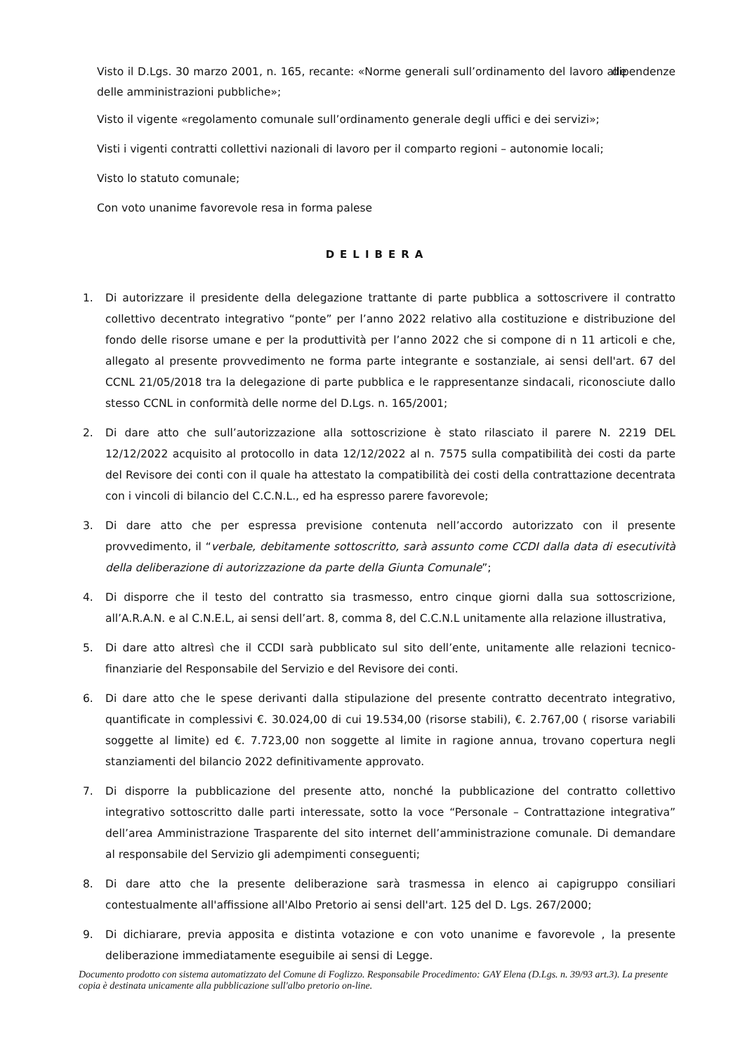Visto il D.Lgs. 30 marzo 2001, n. 165, recante: «Norme generali sull’ordinamento del lavoro alle dipendenze delle amministrazioni pubbliche»;
Visto il vigente «regolamento comunale sull’ordinamento generale degli uffici e dei servizi»;
Visti i vigenti contratti collettivi nazionali di lavoro per il comparto regioni – autonomie locali;
Visto lo statuto comunale;
Con voto unanime favorevole resa in forma palese
DELIBERA
1. Di autorizzare il presidente della delegazione trattante di parte pubblica a sottoscrivere il contratto collettivo decentrato integrativo “ponte” per l’anno 2022 relativo alla costituzione e distribuzione del fondo delle risorse umane e per la produttività per l’anno 2022 che si compone di n 11 articoli e che, allegato al presente provvedimento ne forma parte integrante e sostanziale, ai sensi dell'art. 67 del CCNL 21/05/2018 tra la delegazione di parte pubblica e le rappresentanze sindacali, riconosciute dallo stesso CCNL in conformità delle norme del D.Lgs. n. 165/2001;
2. Di dare atto che sull’autorizzazione alla sottoscrizione è stato rilasciato il parere N. 2219 DEL 12/12/2022 acquisito al protocollo in data 12/12/2022 al n. 7575 sulla compatibilità dei costi da parte del Revisore dei conti con il quale ha attestato la compatibilità dei costi della contrattazione decentrata con i vincoli di bilancio del C.C.N.L., ed ha espresso parere favorevole;
3. Di dare atto che per espressa previsione contenuta nell’accordo autorizzato con il presente provvedimento, il “verbale, debitamente sottoscritto, sarà assunto come CCDI dalla data di esecutività della deliberazione di autorizzazione da parte della Giunta Comunale”;
4. Di disporre che il testo del contratto sia trasmesso, entro cinque giorni dalla sua sottoscrizione, all’A.R.A.N. e al C.N.E.L, ai sensi dell’art. 8, comma 8, del C.C.N.L unitamente alla relazione illustrativa,
5. Di dare atto altresì che il CCDI sarà pubblicato sul sito dell’ente, unitamente alle relazioni tecnico-finanziarie del Responsabile del Servizio e del Revisore dei conti.
6. Di dare atto che le spese derivanti dalla stipulazione del presente contratto decentrato integrativo, quantificate in complessivi €. 30.024,00 di cui 19.534,00 (risorse stabili), €. 2.767,00 ( risorse variabili soggette al limite) ed €. 7.723,00 non soggette al limite in ragione annua, trovano copertura negli stanziamenti del bilancio 2022 definitivamente approvato.
7. Di disporre la pubblicazione del presente atto, nonché la pubblicazione del contratto collettivo integrativo sottoscritto dalle parti interessate, sotto la voce “Personale – Contrattazione integrativa” dell’area Amministrazione Trasparente del sito internet dell’amministrazione comunale. Di demandare al responsabile del Servizio gli adempimenti conseguenti;
8. Di dare atto che la presente deliberazione sarà trasmessa in elenco ai capigruppo consiliari contestualmente all'affissione all'Albo Pretorio ai sensi dell'art. 125 del D. Lgs. 267/2000;
9. Di dichiarare, previa apposita e distinta votazione e con voto unanime e favorevole , la presente deliberazione immediatamente eseguibile ai sensi di Legge.
Documento prodotto con sistema automatizzato del Comune di Foglizzo. Responsabile Procedimento: GAY Elena (D.Lgs. n. 39/93 art.3). La presente copia è destinata unicamente alla pubblicazione sull'albo pretorio on-line.